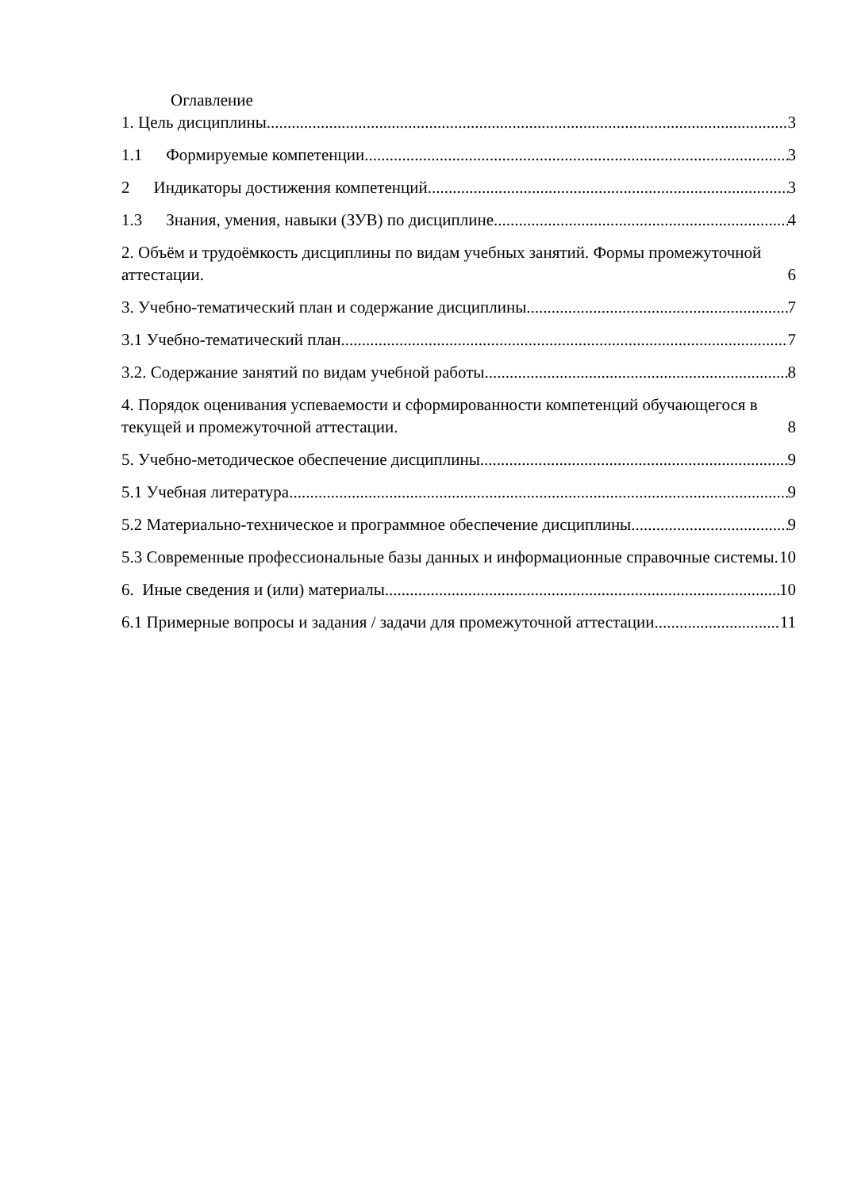Оглавление
1. Цель дисциплины. 3
1.1 Формируемые компетенции 3
2 Индикаторы достижения компетенций 3
1.3 Знания, умения, навыки (ЗУВ) по дисциплине 4
2. Объём и трудоёмкость дисциплины по видам учебных занятий. Формы промежуточной аттестации. 6
3. Учебно-тематический план и содержание дисциплины. 7
3.1 Учебно-тематический план 7
3.2. Содержание занятий по видам учебной работы 8
4. Порядок оценивания успеваемости и сформированности компетенций обучающегося в текущей и промежуточной аттестации. 8
5. Учебно-методическое обеспечение дисциплины. 9
5.1 Учебная литература 9
5.2 Материально-техническое и программное обеспечение дисциплины. 9
5.3 Современные профессиональные базы данных и информационные справочные системы. 10
6. Иные сведения и (или) материалы. 10
6.1 Примерные вопросы и задания / задачи для промежуточной аттестации 11